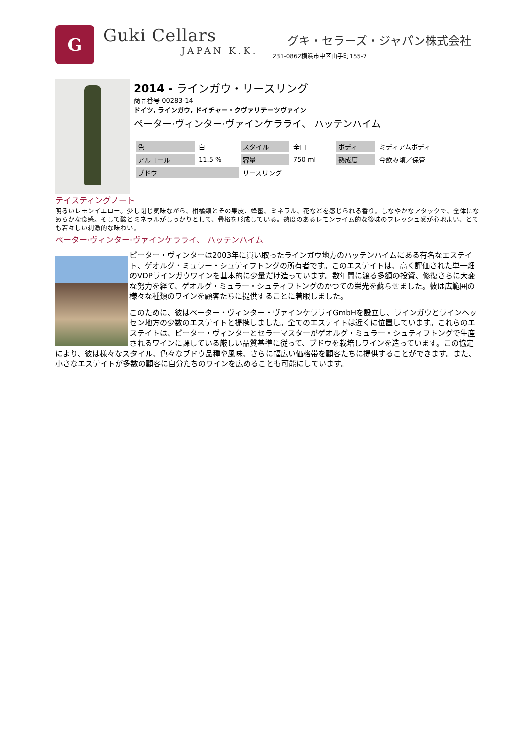G
Guki Cellars
JAPAN K.K.
グキ・セラーズ・ジャパン株式会社
231-0862横浜市中区山手町155-7
2014 - ラインガウ・リースリング
商品番号 00283-14
ドイツ, ラインガウ, ドイチャー・クヴァリテーツヴァイン
ペーター·ヴィンター·ヴァインケラライ、 ハッテンハイム
| 色 | 白 | スタイル | 辛口 | ボディ | ミディアムボディ |
| アルコール | 11.5 % | 容量 | 750 ml | 熟成度 | 今飲み頃／保管 |
| ブドウ | | リースリング | | | |
テイスティングノート
明るいレモンイエロー。少し閉じ気味ながら、柑橘類とその果皮、蜂蜜、ミネラル、花などを感じられる香り。しなやかなアタックで、全体になめらかな食感。そして酸とミネラルがしっかりとして、骨格を形成している。熟度のあるレモンライム的な後味のフレッシュ感が心地よい、とても若々しい刺激的な味わい。
ペーター·ヴィンター·ヴァインケラライ、 ハッテンハイム
ピーター・ヴィンターは2003年に買い取ったラインガウ地方のハッテンハイムにある有名なエステイト、ゲオルグ・ミュラー・シュティフトングの所有者です。このエステイトは、高く評価された単一畑のVDPラインガウワインを基本的に少量だけ造っています。数年間に渡る多額の投資、修復さらに大変な努力を経て、ゲオルグ・ミュラー・シュティフトングのかつての栄光を蘇らせました。彼は広範囲の様々な種類のワインを顧客たちに提供することに着眼しました。
このために、彼はペーター・ヴィンター・ヴァインケラライGmbHを設立し、ラインガウとラインヘッセン地方の少数のエステイトと提携しました。全てのエステイトは近くに位置しています。これらのエステイトは、ピーター・ヴィンターとセラーマスターがゲオルグ・ミュラー・シュティフトングで生産されるワインに課している厳しい品質基準に従って、ブドウを栽培しワインを造っています。この協定により、彼は様々なスタイル、色々なブドウ品種や風味、さらに幅広い価格帯を顧客たちに提供することができます。また、小さなエステイトが多数の顧客に自分たちのワインを広めることも可能にしています。